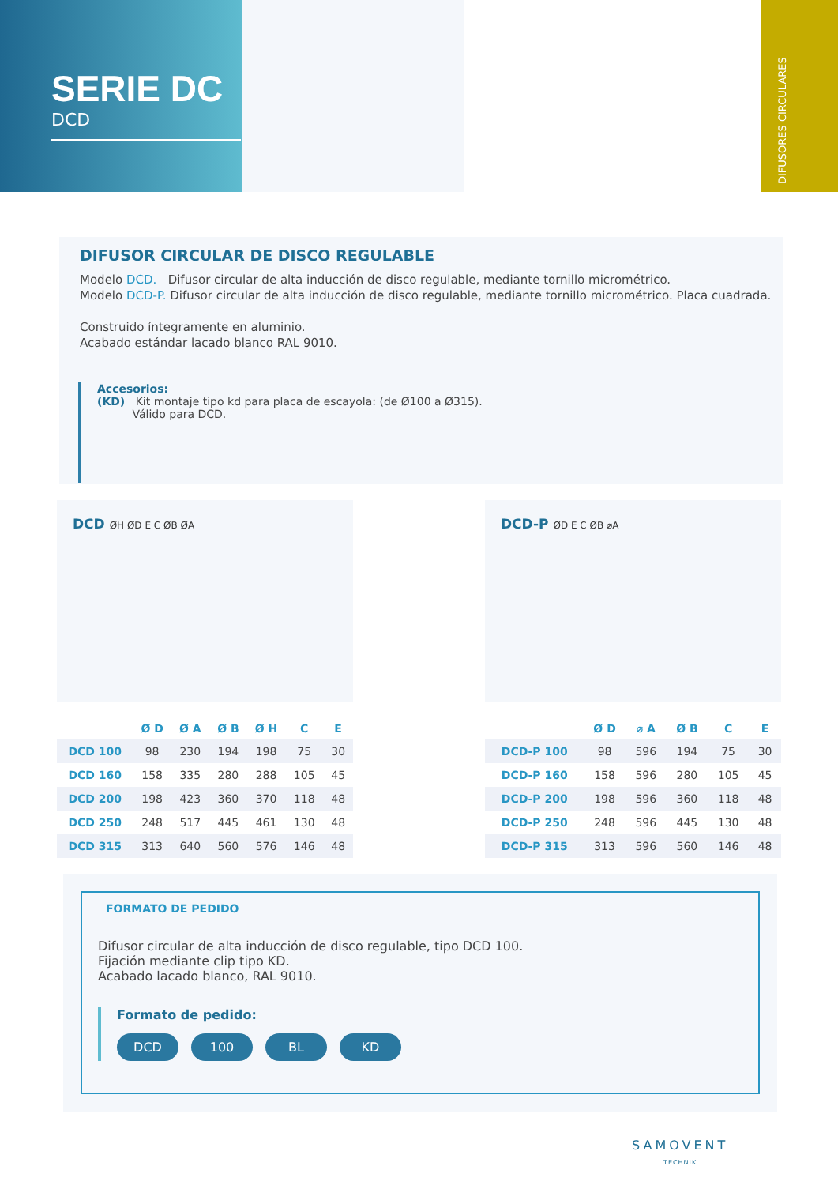SERIE DC
DCD
DIFUSORES CIRCULARES
DIFUSOR CIRCULAR DE DISCO REGULABLE
Modelo DCD. Difusor circular de alta inducción de disco regulable, mediante tornillo micrométrico.
Modelo DCD-P. Difusor circular de alta inducción de disco regulable, mediante tornillo micrométrico. Placa cuadrada.
Construido íntegramente en aluminio.
Acabado estándar lacado blanco RAL 9010.
Accesorios:
(KD) Kit montaje tipo kd para placa de escayola: (de Ø100 a Ø315).
Válido para DCD.
DCD ØH ØD E C ØB ØA
| | Ø D | Ø A | Ø B | Ø H | C | E |
| --- | --- | --- | --- | --- | --- | --- |
| DCD 100 | 98 | 230 | 194 | 198 | 75 | 30 |
| DCD 160 | 158 | 335 | 280 | 288 | 105 | 45 |
| DCD 200 | 198 | 423 | 360 | 370 | 118 | 48 |
| DCD 250 | 248 | 517 | 445 | 461 | 130 | 48 |
| DCD 315 | 313 | 640 | 560 | 576 | 146 | 48 |
DCD-P ØD E C ØB ⌀A
| | Ø D | ⌀ A | Ø B | C | E |
| --- | --- | --- | --- | --- | --- |
| DCD-P 100 | 98 | 596 | 194 | 75 | 30 |
| DCD-P 160 | 158 | 596 | 280 | 105 | 45 |
| DCD-P 200 | 198 | 596 | 360 | 118 | 48 |
| DCD-P 250 | 248 | 596 | 445 | 130 | 48 |
| DCD-P 315 | 313 | 596 | 560 | 146 | 48 |
FORMATO DE PEDIDO
Difusor circular de alta inducción de disco regulable, tipo DCD 100.
Fijación mediante clip tipo KD.
Acabado lacado blanco, RAL 9010.
Formato de pedido:
DCD 100 BL KD
SAMOVENT
TECHNIK